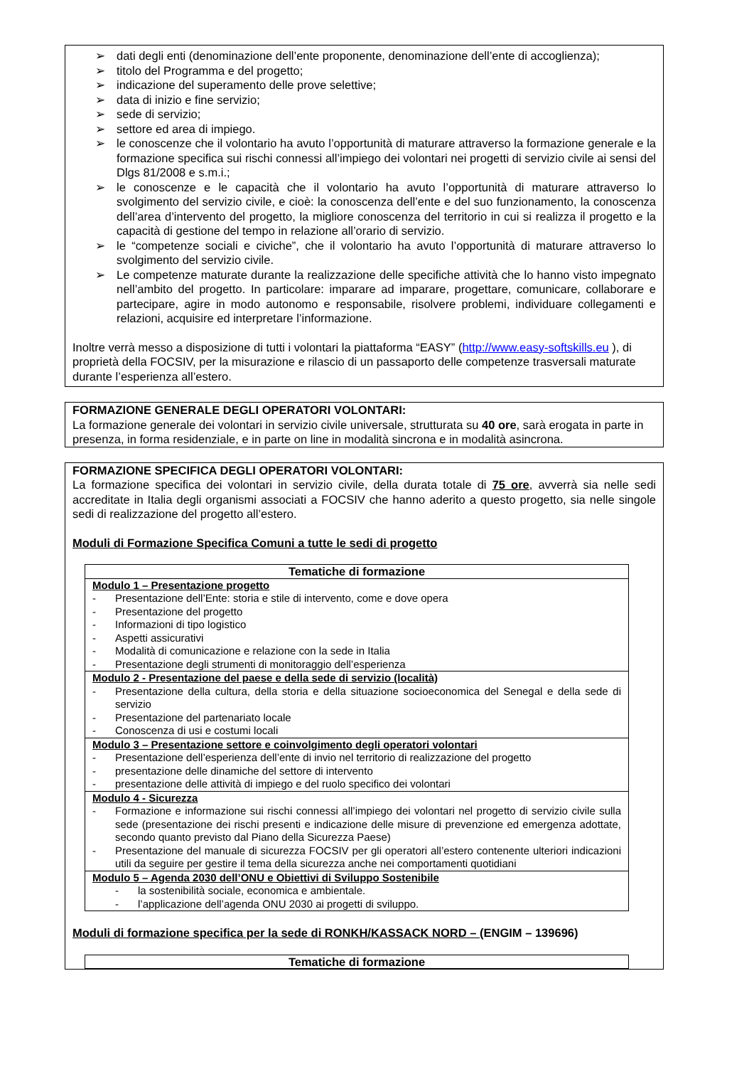➢ dati degli enti (denominazione dell’ente proponente, denominazione dell’ente di accoglienza);
➢ titolo del Programma e del progetto;
➢ indicazione del superamento delle prove selettive;
➢ data di inizio e fine servizio;
➢ sede di servizio;
➢ settore ed area di impiego.
➢ le conoscenze che il volontario ha avuto l’opportunità di maturare attraverso la formazione generale e la formazione specifica sui rischi connessi all’impiego dei volontari nei progetti di servizio civile ai sensi del Dlgs 81/2008 e s.m.i.;
➢ le conoscenze e le capacità che il volontario ha avuto l’opportunità di maturare attraverso lo svolgimento del servizio civile, e cioè: la conoscenza dell’ente e del suo funzionamento, la conoscenza dell’area d’intervento del progetto, la migliore conoscenza del territorio in cui si realizza il progetto e la capacità di gestione del tempo in relazione all’orario di servizio.
➢ le “competenze sociali e civiche”, che il volontario ha avuto l’opportunità di maturare attraverso lo svolgimento del servizio civile.
➢ Le competenze maturate durante la realizzazione delle specifiche attività che lo hanno visto impegnato nell’ambito del progetto. In particolare: imparare ad imparare, progettare, comunicare, collaborare e partecipare, agire in modo autonomo e responsabile, risolvere problemi, individuare collegamenti e relazioni, acquisire ed interpretare l’informazione.
Inoltre verrà messo a disposizione di tutti i volontari la piattaforma “EASY” (http://www.easy-softskills.eu ), di proprietà della FOCSIV, per la misurazione e rilascio di un passaporto delle competenze trasversali maturate durante l’esperienza all’estero.
FORMAZIONE GENERALE DEGLI OPERATORI VOLONTARI:
La formazione generale dei volontari in servizio civile universale, strutturata su 40 ore, sarà erogata in parte in presenza, in forma residenziale, e in parte on line in modalità sincrona e in modalità asincrona.
FORMAZIONE SPECIFICA DEGLI OPERATORI VOLONTARI:
La formazione specifica dei volontari in servizio civile, della durata totale di 75 ore, avverrà sia nelle sedi accreditate in Italia degli organismi associati a FOCSIV che hanno aderito a questo progetto, sia nelle singole sedi di realizzazione del progetto all’estero.
Moduli di Formazione Specifica Comuni a tutte le sedi di progetto
| Tematiche di formazione |
| --- |
| Modulo 1 – Presentazione progetto - Presentazione dell’Ente: storia e stile di intervento, come e dove opera - Presentazione del progetto - Informazioni di tipo logistico - Aspetti assicurativi - Modalità di comunicazione e relazione con la sede in Italia - Presentazione degli strumenti di monitoraggio dell’esperienza |
| Modulo 2 - Presentazione del paese e della sede di servizio (località) - Presentazione della cultura, della storia e della situazione socioeconomica del Senegal e della sede di servizio - Presentazione del partenariato locale - Conoscenza di usi e costumi locali |
| Modulo 3 – Presentazione settore e coinvolgimento degli operatori volontari - Presentazione dell’esperienza dell’ente di invio nel territorio di realizzazione del progetto - presentazione delle dinamiche del settore di intervento - presentazione delle attività di impiego e del ruolo specifico dei volontari |
| Modulo 4 - Sicurezza - Formazione e informazione sui rischi connessi all’impiego dei volontari nel progetto di servizio civile sulla sede (presentazione dei rischi presenti e indicazione delle misure di prevenzione ed emergenza adottate, secondo quanto previsto dal Piano della Sicurezza Paese) - Presentazione del manuale di sicurezza FOCSIV per gli operatori all’estero contenente ulteriori indicazioni utili da seguire per gestire il tema della sicurezza anche nei comportamenti quotidiani |
| Modulo 5 – Agenda 2030 dell’ONU e Obiettivi di Sviluppo Sostenibile - la sostenibilità sociale, economica e ambientale. - l’applicazione dell’agenda ONU 2030 ai progetti di sviluppo. |
Moduli di formazione specifica per la sede di RONKH/KASSACK NORD – (ENGIM – 139696)
| Tematiche di formazione |
| --- |